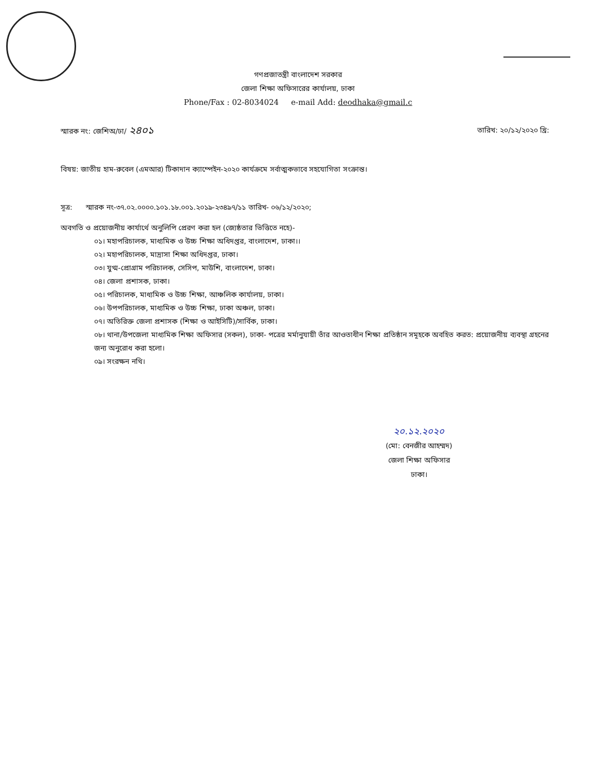গণপ্রজাতন্ত্রী বাংলাদেশ সরকার
জেলা শিক্ষা অফিসারের কার্যালয়, ঢাকা
Phone/Fax : 02-8034024 e-mail Add: deodhaka@gmail.c
স্মারক নং: জেশিঅ/ঢা/ ২৪০১ তারিখ: ২০/১২/২০২০ খ্রি:
বিষয়: জাতীয় হাম-রুবেল (এমআর) টিকাদান ক্যাম্পেইন-২০২০ কার্যক্রমে সর্বাত্মকভাবে সহযোগিতা সংক্রান্ত।
সূত্র: স্মারক নং-৩৭.০২.০০০০.১০১.১৮.০০১.২০১৯-২৩৪৯৭/১১ তারিখ- ০৬/১২/২০২০;
অবগতি ও প্রয়োজনীয় কার্যার্থে অনুলিপি প্রেরণ করা হল (জ্যেষ্ঠতার ভিত্তিতে নহে)-
০১। মহাপরিচালক, মাধ্যমিক ও উচ্চ শিক্ষা অধিদপ্তর, বাংলাদেশ, ঢাকা।।
০২। মহাপরিচালক, মাদ্রাসা শিক্ষা অধিদপ্তর, ঢাকা।
০৩। যুগ্ম-প্রোগ্রাম পরিচালক, সেসিপ, মাউশি, বাংলাদেশ, ঢাকা।
০৪। জেলা প্রশাসক, ঢাকা।
০৫। পরিচালক, মাধ্যমিক ও উচ্চ শিক্ষা, আঞ্চলিক কার্যালয়, ঢাকা।
০৬। উপপরিচালক, মাধ্যমিক ও উচ্চ শিক্ষা, ঢাকা অঞ্চল, ঢাকা।
০৭। অতিরিক্ত জেলা প্রশাসক (শিক্ষা ও আইসিটি)/সার্বিক, ঢাকা।
০৮। থানা/উপজেলা মাধ্যমিক শিক্ষা অফিসার (সকল), ঢাকা- পত্রের মর্মানুযায়ী তাঁর আওতাধীন শিক্ষা প্রতিষ্ঠান সমূহকে অবহিত করত: প্রয়োজনীয় ব্যবস্থা গ্রহনের জন্য অনুরোধ করা হলো।
০৯। সংরক্ষন নথি।
২০.১২.২০২০
(মো: বেনজীর আহম্মদ)
জেলা শিক্ষা অফিসার
ঢাকা।